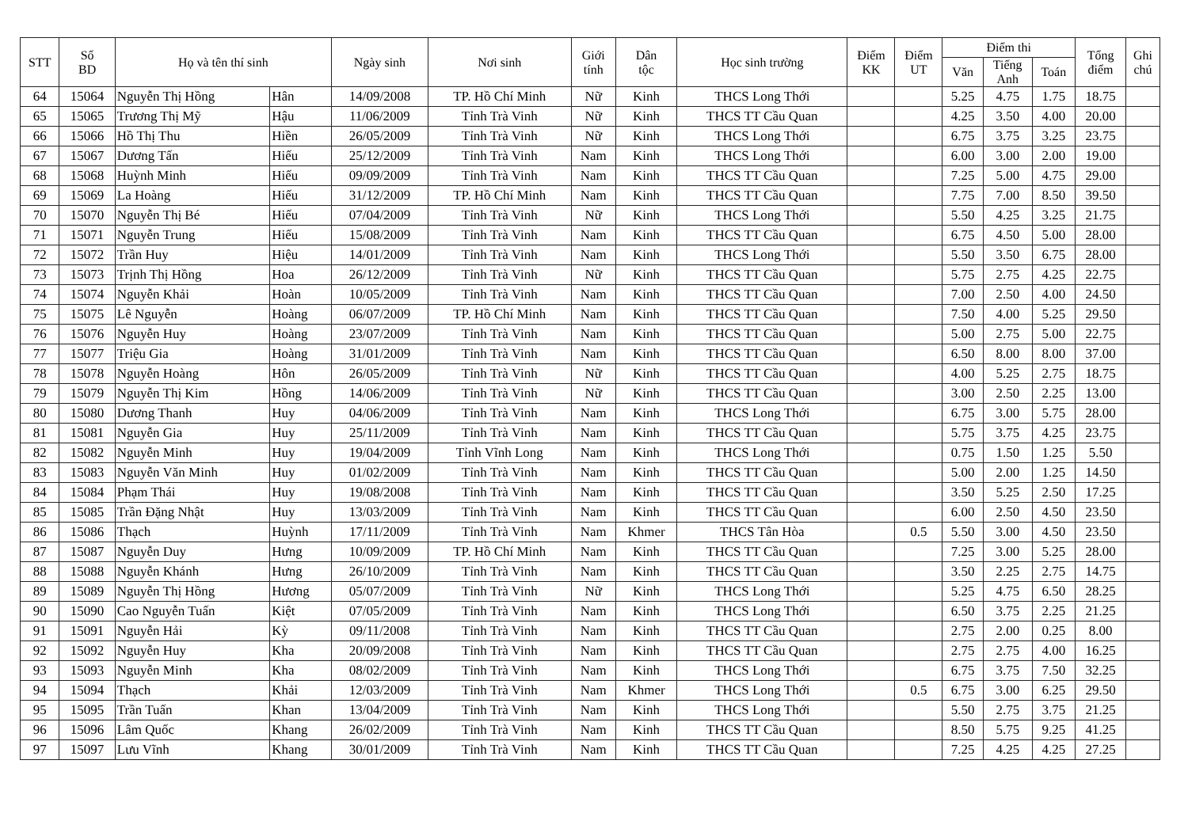| STT | Số BD | Họ và tên thí sinh | | Ngày sinh | Nơi sinh | Giới tính | Dân tộc | Học sinh trường | Điểm KK | Điểm UT | Điểm thi | | | Tổng điểm | Ghi chú |
| --- | --- | --- | --- | --- | --- | --- | --- | --- | --- | --- | --- | --- | --- | --- | --- |
| | | | | | | | | | | | Văn | Tiếng Anh | Toán | | |
| 64 | 15064 | Nguyễn Thị Hồng | Hân | 14/09/2008 | TP. Hồ Chí Minh | Nữ | Kinh | THCS Long Thới | | | 5.25 | 4.75 | 1.75 | 18.75 | |
| 65 | 15065 | Trương Thị Mỹ | Hậu | 11/06/2009 | Tỉnh Trà Vinh | Nữ | Kinh | THCS TT Cầu Quan | | | 4.25 | 3.50 | 4.00 | 20.00 | |
| 66 | 15066 | Hồ Thị Thu | Hiền | 26/05/2009 | Tỉnh Trà Vinh | Nữ | Kinh | THCS Long Thới | | | 6.75 | 3.75 | 3.25 | 23.75 | |
| 67 | 15067 | Dương Tấn | Hiếu | 25/12/2009 | Tỉnh Trà Vinh | Nam | Kinh | THCS Long Thới | | | 6.00 | 3.00 | 2.00 | 19.00 | |
| 68 | 15068 | Huỳnh Minh | Hiếu | 09/09/2009 | Tỉnh Trà Vinh | Nam | Kinh | THCS TT Cầu Quan | | | 7.25 | 5.00 | 4.75 | 29.00 | |
| 69 | 15069 | La Hoàng | Hiếu | 31/12/2009 | TP. Hồ Chí Minh | Nam | Kinh | THCS TT Cầu Quan | | | 7.75 | 7.00 | 8.50 | 39.50 | |
| 70 | 15070 | Nguyễn Thị Bé | Hiếu | 07/04/2009 | Tỉnh Trà Vinh | Nữ | Kinh | THCS Long Thới | | | 5.50 | 4.25 | 3.25 | 21.75 | |
| 71 | 15071 | Nguyễn Trung | Hiếu | 15/08/2009 | Tỉnh Trà Vinh | Nam | Kinh | THCS TT Cầu Quan | | | 6.75 | 4.50 | 5.00 | 28.00 | |
| 72 | 15072 | Trần Huy | Hiệu | 14/01/2009 | Tỉnh Trà Vinh | Nam | Kinh | THCS Long Thới | | | 5.50 | 3.50 | 6.75 | 28.00 | |
| 73 | 15073 | Trịnh Thị Hồng | Hoa | 26/12/2009 | Tỉnh Trà Vinh | Nữ | Kinh | THCS TT Cầu Quan | | | 5.75 | 2.75 | 4.25 | 22.75 | |
| 74 | 15074 | Nguyễn Khải | Hoàn | 10/05/2009 | Tỉnh Trà Vinh | Nam | Kinh | THCS TT Cầu Quan | | | 7.00 | 2.50 | 4.00 | 24.50 | |
| 75 | 15075 | Lê Nguyễn | Hoàng | 06/07/2009 | TP. Hồ Chí Minh | Nam | Kinh | THCS TT Cầu Quan | | | 7.50 | 4.00 | 5.25 | 29.50 | |
| 76 | 15076 | Nguyễn Huy | Hoàng | 23/07/2009 | Tỉnh Trà Vinh | Nam | Kinh | THCS TT Cầu Quan | | | 5.00 | 2.75 | 5.00 | 22.75 | |
| 77 | 15077 | Triệu Gia | Hoàng | 31/01/2009 | Tỉnh Trà Vinh | Nam | Kinh | THCS TT Cầu Quan | | | 6.50 | 8.00 | 8.00 | 37.00 | |
| 78 | 15078 | Nguyễn Hoàng | Hôn | 26/05/2009 | Tỉnh Trà Vinh | Nữ | Kinh | THCS TT Cầu Quan | | | 4.00 | 5.25 | 2.75 | 18.75 | |
| 79 | 15079 | Nguyễn Thị Kim | Hồng | 14/06/2009 | Tỉnh Trà Vinh | Nữ | Kinh | THCS TT Cầu Quan | | | 3.00 | 2.50 | 2.25 | 13.00 | |
| 80 | 15080 | Dương Thanh | Huy | 04/06/2009 | Tỉnh Trà Vinh | Nam | Kinh | THCS Long Thới | | | 6.75 | 3.00 | 5.75 | 28.00 | |
| 81 | 15081 | Nguyễn Gia | Huy | 25/11/2009 | Tỉnh Trà Vinh | Nam | Kinh | THCS TT Cầu Quan | | | 5.75 | 3.75 | 4.25 | 23.75 | |
| 82 | 15082 | Nguyễn Minh | Huy | 19/04/2009 | Tỉnh Vĩnh Long | Nam | Kinh | THCS Long Thới | | | 0.75 | 1.50 | 1.25 | 5.50 | |
| 83 | 15083 | Nguyễn Văn Minh | Huy | 01/02/2009 | Tỉnh Trà Vinh | Nam | Kinh | THCS TT Cầu Quan | | | 5.00 | 2.00 | 1.25 | 14.50 | |
| 84 | 15084 | Phạm Thái | Huy | 19/08/2008 | Tỉnh Trà Vinh | Nam | Kinh | THCS TT Cầu Quan | | | 3.50 | 5.25 | 2.50 | 17.25 | |
| 85 | 15085 | Trần Đặng Nhật | Huy | 13/03/2009 | Tỉnh Trà Vinh | Nam | Kinh | THCS TT Cầu Quan | | | 6.00 | 2.50 | 4.50 | 23.50 | |
| 86 | 15086 | Thạch | Huỳnh | 17/11/2009 | Tỉnh Trà Vinh | Nam | Khmer | THCS Tân Hòa | | 0.5 | 5.50 | 3.00 | 4.50 | 23.50 | |
| 87 | 15087 | Nguyễn Duy | Hưng | 10/09/2009 | TP. Hồ Chí Minh | Nam | Kinh | THCS TT Cầu Quan | | | 7.25 | 3.00 | 5.25 | 28.00 | |
| 88 | 15088 | Nguyễn Khánh | Hưng | 26/10/2009 | Tỉnh Trà Vinh | Nam | Kinh | THCS TT Cầu Quan | | | 3.50 | 2.25 | 2.75 | 14.75 | |
| 89 | 15089 | Nguyễn Thị Hồng | Hương | 05/07/2009 | Tỉnh Trà Vinh | Nữ | Kinh | THCS Long Thới | | | 5.25 | 4.75 | 6.50 | 28.25 | |
| 90 | 15090 | Cao Nguyễn Tuấn | Kiệt | 07/05/2009 | Tỉnh Trà Vinh | Nam | Kinh | THCS Long Thới | | | 6.50 | 3.75 | 2.25 | 21.25 | |
| 91 | 15091 | Nguyễn Hải | Kỳ | 09/11/2008 | Tỉnh Trà Vinh | Nam | Kinh | THCS TT Cầu Quan | | | 2.75 | 2.00 | 0.25 | 8.00 | |
| 92 | 15092 | Nguyễn Huy | Kha | 20/09/2008 | Tỉnh Trà Vinh | Nam | Kinh | THCS TT Cầu Quan | | | 2.75 | 2.75 | 4.00 | 16.25 | |
| 93 | 15093 | Nguyễn Minh | Kha | 08/02/2009 | Tỉnh Trà Vinh | Nam | Kinh | THCS Long Thới | | | 6.75 | 3.75 | 7.50 | 32.25 | |
| 94 | 15094 | Thạch | Khải | 12/03/2009 | Tỉnh Trà Vinh | Nam | Khmer | THCS Long Thới | | 0.5 | 6.75 | 3.00 | 6.25 | 29.50 | |
| 95 | 15095 | Trần Tuấn | Khan | 13/04/2009 | Tỉnh Trà Vinh | Nam | Kinh | THCS Long Thới | | | 5.50 | 2.75 | 3.75 | 21.25 | |
| 96 | 15096 | Lâm Quốc | Khang | 26/02/2009 | Tỉnh Trà Vinh | Nam | Kinh | THCS TT Cầu Quan | | | 8.50 | 5.75 | 9.25 | 41.25 | |
| 97 | 15097 | Lưu Vĩnh | Khang | 30/01/2009 | Tỉnh Trà Vinh | Nam | Kinh | THCS TT Cầu Quan | | | 7.25 | 4.25 | 4.25 | 27.25 | |